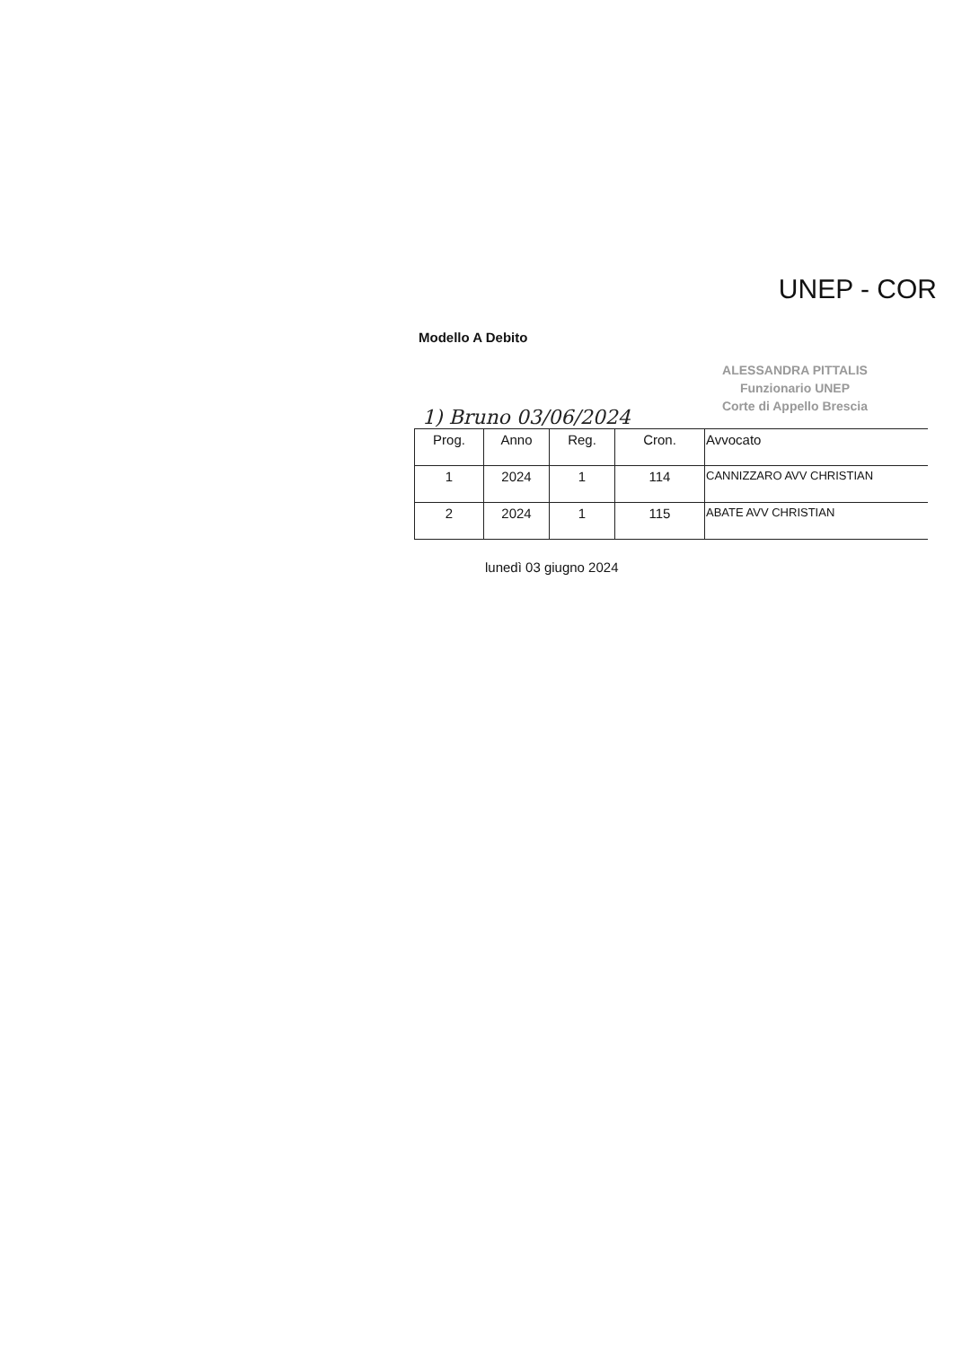UNEP - COR
Modello A Debito
ALESSANDRA PITTALIS
Funzionario UNEP
Corte di Appello Brescia
1) Bruno 03/06/2024
| Prog. | Anno | Reg. | Cron. | Avvocato |
| --- | --- | --- | --- | --- |
| 1 | 2024 | 1 | 114 | CANNIZZARO AVV CHRISTIAN |
| 2 | 2024 | 1 | 115 | ABATE AVV CHRISTIAN |
lunedì 03 giugno 2024